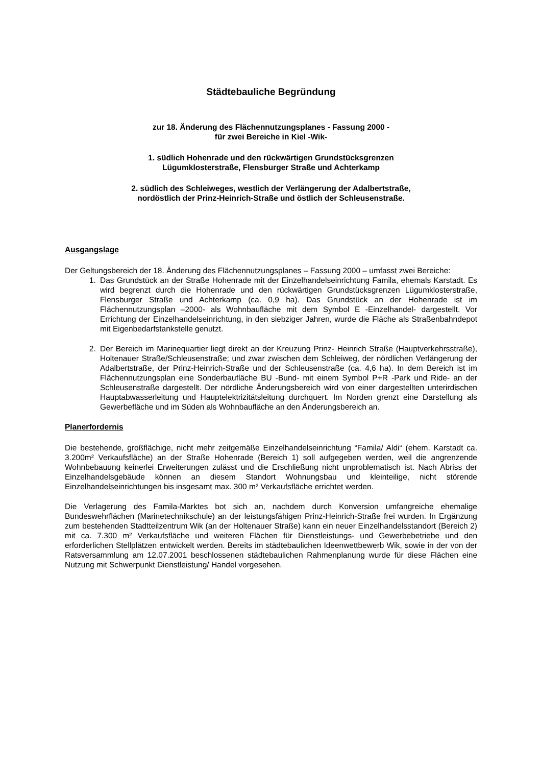Städtebauliche Begründung
zur 18. Änderung des Flächennutzungsplanes - Fassung 2000 -
für zwei Bereiche in Kiel -Wik-
1. südlich Hohenrade und den rückwärtigen Grundstücksgrenzen
Lügumklosterstraße, Flensburger Straße und Achterkamp
2. südlich des Schleiweges, westlich der Verlängerung der Adalbertstraße,
nordöstlich der Prinz-Heinrich-Straße und östlich der Schleusenstraße.
Ausgangslage
Der Geltungsbereich der 18. Änderung des Flächennutzungsplanes – Fassung 2000 – umfasst zwei Bereiche:
1. Das Grundstück an der Straße Hohenrade mit der Einzelhandelseinrichtung Famila, ehemals Karstadt. Es wird begrenzt durch die Hohenrade und den rückwärtigen Grundstücksgrenzen Lügumklosterstraße, Flensburger Straße und Achterkamp (ca. 0,9 ha). Das Grundstück an der Hohenrade ist im Flächennutzungsplan –2000- als Wohnbaufläche mit dem Symbol E -Einzelhandel- dargestellt. Vor Errichtung der Einzelhandelseinrichtung, in den siebziger Jahren, wurde die Fläche als Straßenbahndepot mit Eigenbedarfstankstelle genutzt.
2. Der Bereich im Marinequartier liegt direkt an der Kreuzung Prinz- Heinrich Straße (Hauptverkehrsstraße), Holtenauer Straße/Schleusenstraße; und zwar zwischen dem Schleiweg, der nördlichen Verlängerung der Adalbertstraße, der Prinz-Heinrich-Straße und der Schleusenstraße (ca. 4,6 ha). In dem Bereich ist im Flächennutzungsplan eine Sonderbaufläche BU -Bund- mit einem Symbol P+R -Park und Ride- an der Schleusenstraße dargestellt. Der nördliche Änderungsbereich wird von einer dargestellten unterirdischen Hauptabwasserleitung und Hauptelektrizitätsleitung durchquert. Im Norden grenzt eine Darstellung als Gewerbefläche und im Süden als Wohnbaufläche an den Änderungsbereich an.
Planerfordernis
Die bestehende, großflächige, nicht mehr zeitgemäße Einzelhandelseinrichtung “Famila/ Aldi“ (ehem. Karstadt ca. 3.200m² Verkaufsfläche) an der Straße Hohenrade (Bereich 1) soll aufgegeben werden, weil die angrenzende Wohnbebauung keinerlei Erweiterungen zulässt und die Erschließung nicht unproblematisch ist. Nach Abriss der Einzelhandelsgebäude können an diesem Standort Wohnungsbau und kleinteilige, nicht störende Einzelhandelseinrichtungen bis insgesamt max. 300 m² Verkaufsfläche errichtet werden.
Die Verlagerung des Famila-Marktes bot sich an, nachdem durch Konversion umfangreiche ehemalige Bundeswehrflächen (Marinetechnikschule) an der leistungsfähigen Prinz-Heinrich-Straße frei wurden. In Ergänzung zum bestehenden Stadtteilzentrum Wik (an der Holtenauer Straße) kann ein neuer Einzelhandelsstandort (Bereich 2) mit ca. 7.300 m² Verkaufsfläche und weiteren Flächen für Dienstleistungs- und Gewerbebetriebe und den erforderlichen Stellplätzen entwickelt werden. Bereits im städtebaulichen Ideenwettbewerb Wik, sowie in der von der Ratsversammlung am 12.07.2001 beschlossenen städtebaulichen Rahmenplanung wurde für diese Flächen eine Nutzung mit Schwerpunkt Dienstleistung/ Handel vorgesehen.